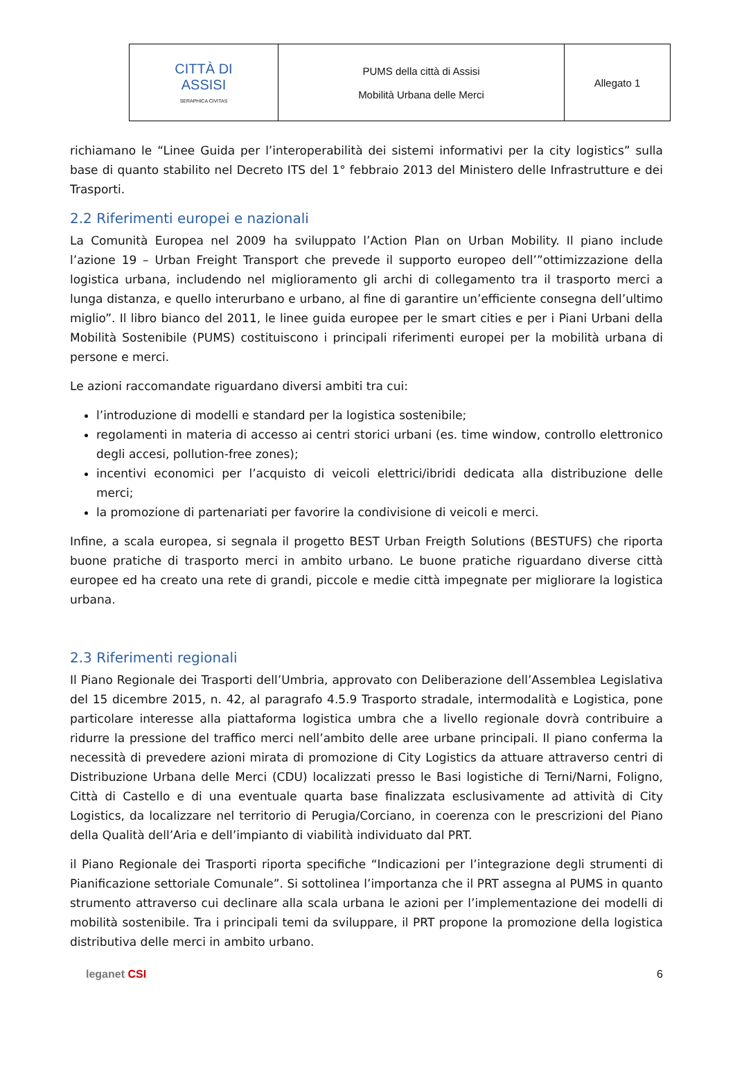| CITTÀ DI ASSISI SERAPHICA CIVITAS | PUMS della città di Assisi Mobilità Urbana delle Merci | Allegato 1 |
richiamano le “Linee Guida per l’interoperabilità dei sistemi informativi per la city logistics” sulla base di quanto stabilito nel Decreto ITS del 1° febbraio 2013 del Ministero delle Infrastrutture e dei Trasporti.
2.2 Riferimenti europei e nazionali
La Comunità Europea nel 2009 ha sviluppato l’Action Plan on Urban Mobility. Il piano include l’azione 19 – Urban Freight Transport che prevede il supporto europeo dell’”ottimizzazione della logistica urbana, includendo nel miglioramento gli archi di collegamento tra il trasporto merci a lunga distanza, e quello interurbano e urbano, al fine di garantire un’efficiente consegna dell’ultimo miglio”. Il libro bianco del 2011, le linee guida europee per le smart cities e per i Piani Urbani della Mobilità Sostenibile (PUMS) costituiscono i principali riferimenti europei per la mobilità urbana di persone e merci.
Le azioni raccomandate riguardano diversi ambiti tra cui:
l’introduzione di modelli e standard per la logistica sostenibile;
regolamenti in materia di accesso ai centri storici urbani (es. time window, controllo elettronico degli accesi, pollution-free zones);
incentivi economici per l’acquisto di veicoli elettrici/ibridi dedicata alla distribuzione delle merci;
la promozione di partenariati per favorire la condivisione di veicoli e merci.
Infine, a scala europea, si segnala il progetto BEST Urban Freigth Solutions (BESTUFS) che riporta buone pratiche di trasporto merci in ambito urbano. Le buone pratiche riguardano diverse città europee ed ha creato una rete di grandi, piccole e medie città impegnate per migliorare la logistica urbana.
2.3 Riferimenti regionali
Il Piano Regionale dei Trasporti dell’Umbria, approvato con Deliberazione dell’Assemblea Legislativa del 15 dicembre 2015, n. 42, al paragrafo 4.5.9 Trasporto stradale, intermodalità e Logistica, pone particolare interesse alla piattaforma logistica umbra che a livello regionale dovrà contribuire a ridurre la pressione del traffico merci nell’ambito delle aree urbane principali. Il piano conferma la necessità di prevedere azioni mirata di promozione di City Logistics da attuare attraverso centri di Distribuzione Urbana delle Merci (CDU) localizzati presso le Basi logistiche di Terni/Narni, Foligno, Città di Castello e di una eventuale quarta base finalizzata esclusivamente ad attività di City Logistics, da localizzare nel territorio di Perugia/Corciano, in coerenza con le prescrizioni del Piano della Qualità dell’Aria e dell’impianto di viabilità individuato dal PRT.
il Piano Regionale dei Trasporti riporta specifiche “Indicazioni per l’integrazione degli strumenti di Pianificazione settoriale Comunale”. Si sottolinea l’importanza che il PRT assegna al PUMS in quanto strumento attraverso cui declinare alla scala urbana le azioni per l’implementazione dei modelli di mobilità sostenibile. Tra i principali temi da sviluppare, il PRT propone la promozione della logistica distributiva delle merci in ambito urbano.
leganet CSI 6